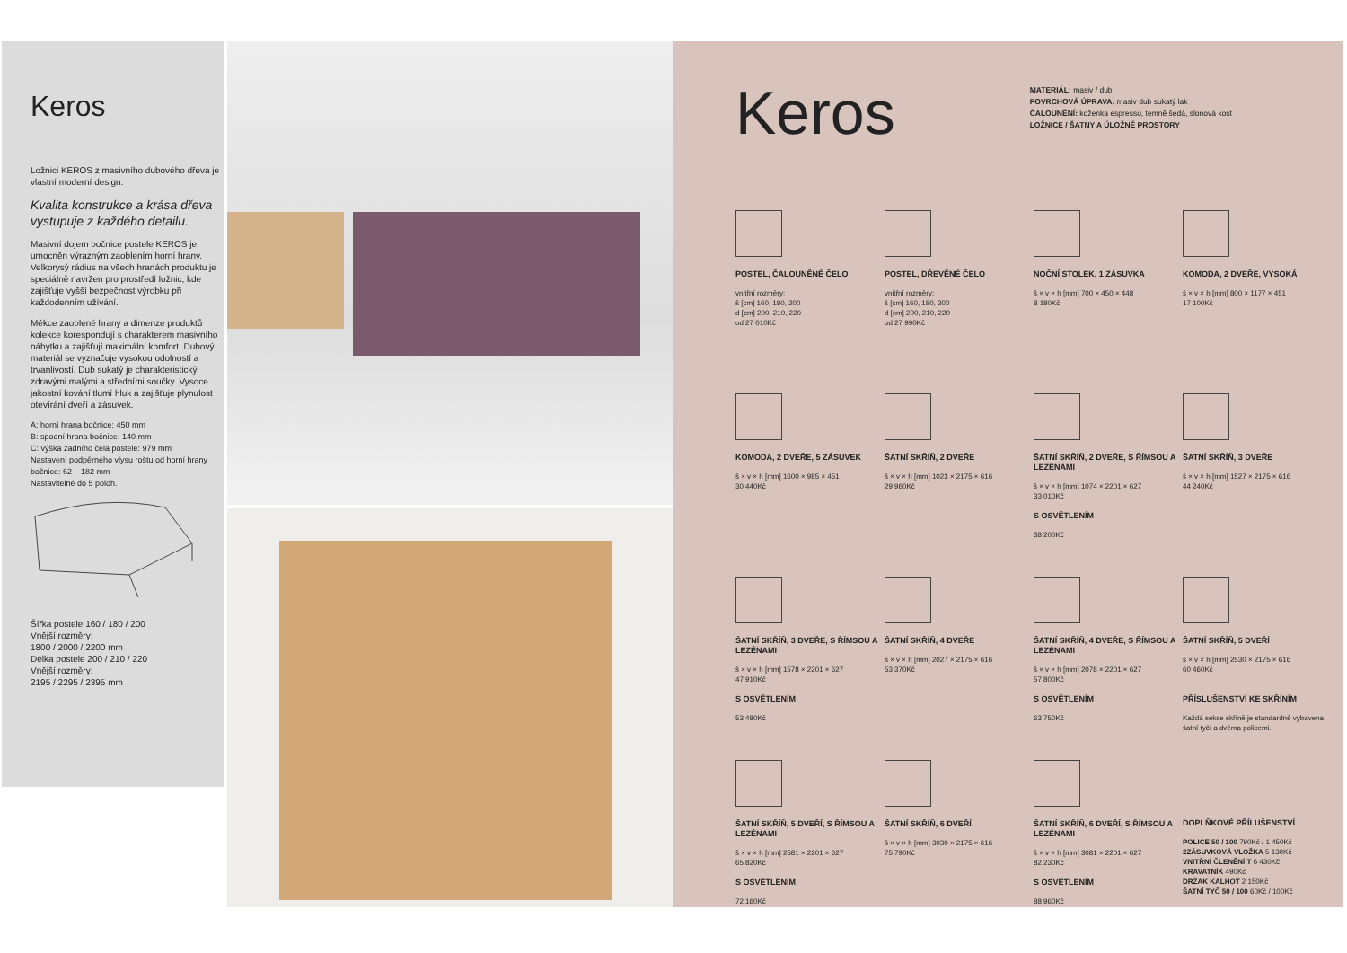Keros
Ložnici KEROS z masivního dubového dřeva je vlastní moderní design.
Kvalita konstrukce a krása dřeva vystupuje z každého detailu.
Masivní dojem bočnice postele KEROS je umocněn výrazným zaoblením horní hrany. Velkorysý rádius na všech hranách produktu je speciálně navržen pro prostředí ložnic, kde zajišťuje vyšší bezpečnost výrobku při každodenním užívání.
Měkce zaoblené hrany a dimenze produktů kolekce korespondují s charakterem masivního nábytku a zajišťují maximální komfort. Dubový materiál se vyznačuje vysokou odolností a trvanlivostí. Dub sukatý je charakteristický zdravými malými a středními součky. Vysoce jakostní kování tlumí hluk a zajišťuje plynulost otevírání dveří a zásuvek.
A: horní hrana bočnice: 450 mm
B: spodní hrana bočnice: 140 mm
C: výška zadního čela postele: 979 mm
Nastavení podpěrného vlysu roštu od horní hrany bočnice: 62 – 182 mm
Nastavitelné do 5 poloh.
Šířka postele 160 / 180 / 200
Vnější rozměry:
1800 / 2000 / 2200 mm
Délka postele 200 / 210 / 220
Vnější rozměry:
2195 / 2295 / 2395 mm
Keros
MATERIÁL: masiv / dub
POVRCHOVÁ ÚPRAVA: masiv dub sukatý lak
ČALOUNĚNÍ: koženka espresso, temně šedá, slonová kost
LOŽNICE / ŠATNY A ÚLOŽNÉ PROSTORY
POSTEL, ČALOUNĚNÉ ČELO
vnitřní rozměry:
š [cm] 160, 180, 200
d [cm] 200, 210, 220
od 27 010Kč
POSTEL, DŘEVĚNÉ ČELO
vnitřní rozměry:
š [cm] 160, 180, 200
d [cm] 200, 210, 220
od 27 990Kč
NOČNÍ STOLEK, 1 ZÁSUVKA
š × v × h [mm] 700 × 450 × 448
8 180Kč
KOMODA, 2 DVEŘE, VYSOKÁ
š × v × h [mm] 800 × 1177 × 451
17 100Kč
KOMODA, 2 DVEŘE, 5 ZÁSUVEK
š × v × h [mm] 1600 × 985 × 451
30 440Kč
ŠATNÍ SKŘÍŇ, 2 DVEŘE
š × v × h [mm] 1023 × 2175 × 616
29 960Kč
ŠATNÍ SKŘÍŇ, 2 DVEŘE, S ŘÍMSOU A LEZÉNAMI
š × v × h [mm] 1074 × 2201 × 627
33 010Kč
S OSVĚTLENÍM
38 200Kč
ŠATNÍ SKŘÍŇ, 3 DVEŘE
š × v × h [mm] 1527 × 2175 × 616
44 240Kč
ŠATNÍ SKŘÍŇ, 3 DVEŘE, S ŘÍMSOU A LEZÉNAMI
š × v × h [mm] 1578 × 2201 × 627
47 910Kč
S OSVĚTLENÍM
53 480Kč
ŠATNÍ SKŘÍŇ, 4 DVEŘE
š × v × h [mm] 2027 × 2175 × 616
53 370Kč
ŠATNÍ SKŘÍŇ, 4 DVEŘE, S ŘÍMSOU A LEZÉNAMI
š × v × h [mm] 2078 × 2201 × 627
57 800Kč
S OSVĚTLENÍM
63 750Kč
ŠATNÍ SKŘÍŇ, 5 DVEŘÍ
š × v × h [mm] 2530 × 2175 × 616
60 460Kč
PŘÍSLUŠENSTVÍ KE SKŘÍNÍM
Každá sekce skříně je standardně vybavena šatní tyčí a dvěma policemi.
ŠATNÍ SKŘÍŇ, 5 DVEŘÍ, S ŘÍMSOU A LEZÉNAMI
š × v × h [mm] 2581 × 2201 × 627
65 820Kč
S OSVĚTLENÍM
72 160Kč
ŠATNÍ SKŘÍŇ, 6 DVEŘÍ
š × v × h [mm] 3030 × 2175 × 616
75 790Kč
ŠATNÍ SKŘÍŇ, 6 DVEŘÍ, S ŘÍMSOU A LEZÉNAMI
š × v × h [mm] 3081 × 2201 × 627
82 230Kč
S OSVĚTLENÍM
88 960Kč
DOPLŇKOVÉ PŘÍLUŠENSTVÍ
POLICE 50 / 100 790Kč / 1 450Kč
2ZÁSUVKOVÁ VLOŽKA 5 130Kč
VNITŘNÍ ČLENĚNÍ T 6 430Kč
KRAVATNÍK 490Kč
DRŽÁK KALHOT 2 150Kč
ŠATNÍ TYČ 50 / 100 60Kč / 100Kč